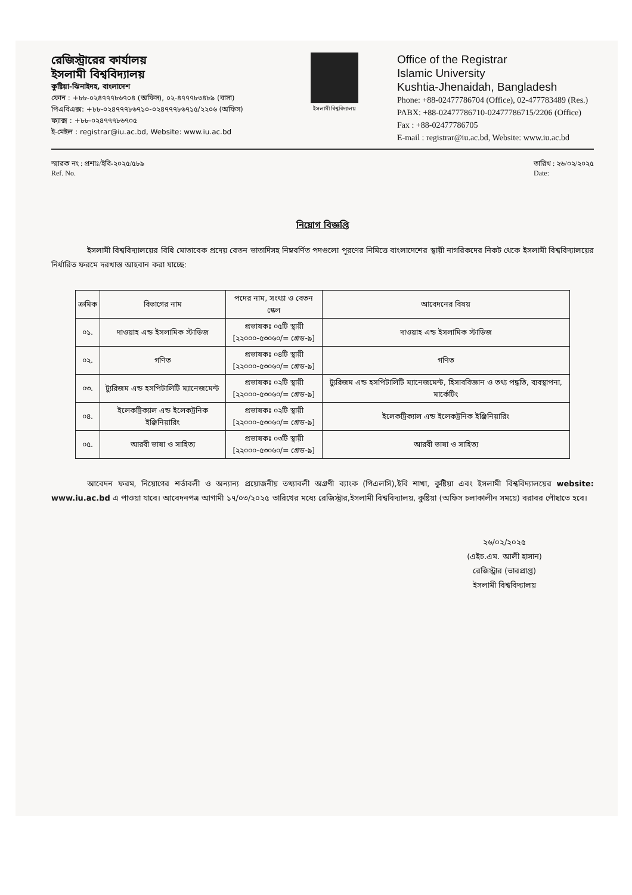রেজিস্ট্রারের কার্যালয়
ইসলামী বিশ্ববিদ্যালয়
কুষ্টিয়া-ঝিনাইদহ, বাংলাদেশ
ফোন : +৮৮-০২৪৭৭৭৮৬৭০৪ (অফিস), ০২-৪৭৭৭৮৩৪৮৯ (বাসা)
পিএবিএক্স: +৮৮-০২৪৭৭৭৮৬৭১০-০২৪৭৭৭৮৬৭১৫/২২০৬ (অফিস)
ফ্যাক্স : +৮৮-০২৪৭৭৭৮৬৭০৫
ই-মেইল : registrar@iu.ac.bd, Website: www.iu.ac.bd
ইসলামী বিশ্ববিদ্যালয়
Office of the Registrar
Islamic University
Kushtia-Jhenaidah, Bangladesh
Phone: +88-02477786704 (Office), 02-477783489 (Res.)
PABX: +88-02477786710-02477786715/2206 (Office)
Fax : +88-02477786705
E-mail : registrar@iu.ac.bd, Website: www.iu.ac.bd
স্মারক নং : প্রশাঃ/ইবি-২০২৫/৫৮৯
Ref. No.
তারিখ : ২৬/০২/২০২৫
Date:
নিয়োগ বিজ্ঞপ্তি
ইসলামী বিশ্ববিদ্যালয়ের বিধি মোতাবেক প্রদেয় বেতন ভাতাদিসহ নিম্নবর্ণিত পদগুলো পূরণের নিমিত্তে বাংলাদেশের স্থায়ী নাগরিকদের নিকট থেকে ইসলামী বিশ্ববিদ্যালয়ের নির্ধারিত ফরমে দরখাস্ত আহবান করা যাচ্ছে:
| ক্রমিক | বিভাগের নাম | পদের নাম, সংখ্যা ও বেতন স্কেল | আবেদনের বিষয় |
| --- | --- | --- | --- |
| ০১. | দাওয়াহ এন্ড ইসলামিক স্টাডিজ | প্রভাষকঃ ০৫টি স্থায়ী [২২০০০-৫৩০৬০/= গ্রেড-৯] | দাওয়াহ এন্ড ইসলামিক স্টাডিজ |
| ০২. | গণিত | প্রভাষকঃ ০৪টি স্থায়ী [২২০০০-৫৩০৬০/= গ্রেড-৯] | গণিত |
| ০৩. | ট্যুরিজম এন্ড হসপিটালিটি ম্যানেজমেন্ট | প্রভাষকঃ ০২টি স্থায়ী [২২০০০-৫৩০৬০/= গ্রেড-৯] | ট্যুরিজম এন্ড হসপিটালিটি ম্যানেজমেন্ট, হিসাববিজ্ঞান ও তথ্য পদ্ধতি, ব্যবস্থাপনা, মার্কেটিং |
| ০৪. | ইলেকট্রিক্যাল এন্ড ইলেকট্রনিক ইঞ্জিনিয়ারিং | প্রভাষকঃ ০২টি স্থায়ী [২২০০০-৫৩০৬০/= গ্রেড-৯] | ইলেকট্রিক্যাল এন্ড ইলেকট্রনিক ইঞ্জিনিয়ারিং |
| ০৫. | আরবী ভাষা ও সাহিত্য | প্রভাষকঃ ০৩টি স্থায়ী [২২০০০-৫৩০৬০/= গ্রেড-৯] | আরবী ভাষা ও সাহিত্য |
আবেদন ফরম, নিয়োগের শর্তাবলী ও অন্যান্য প্রয়োজনীয় তথ্যাবলী অগ্রণী ব্যাংক (পিএলসি),ইবি শাখা, কুষ্টিয়া এবং ইসলামী বিশ্ববিদ্যালয়ের website: www.iu.ac.bd এ পাওয়া যাবে। আবেদনপত্র আগামী ১৭/০৩/২০২৫ তারিখের মধ্যে রেজিস্ট্রার,ইসলামী বিশ্ববিদ্যালয়, কুষ্টিয়া (অফিস চলাকালীন সময়ে) বরাবর পৌছাতে হবে।
২৬/০২/২০২৫
(এইচ.এম. আলী হাসান)
রেজিস্ট্রার (ভারপ্রাপ্ত)
ইসলামী বিশ্ববিদ্যালয়